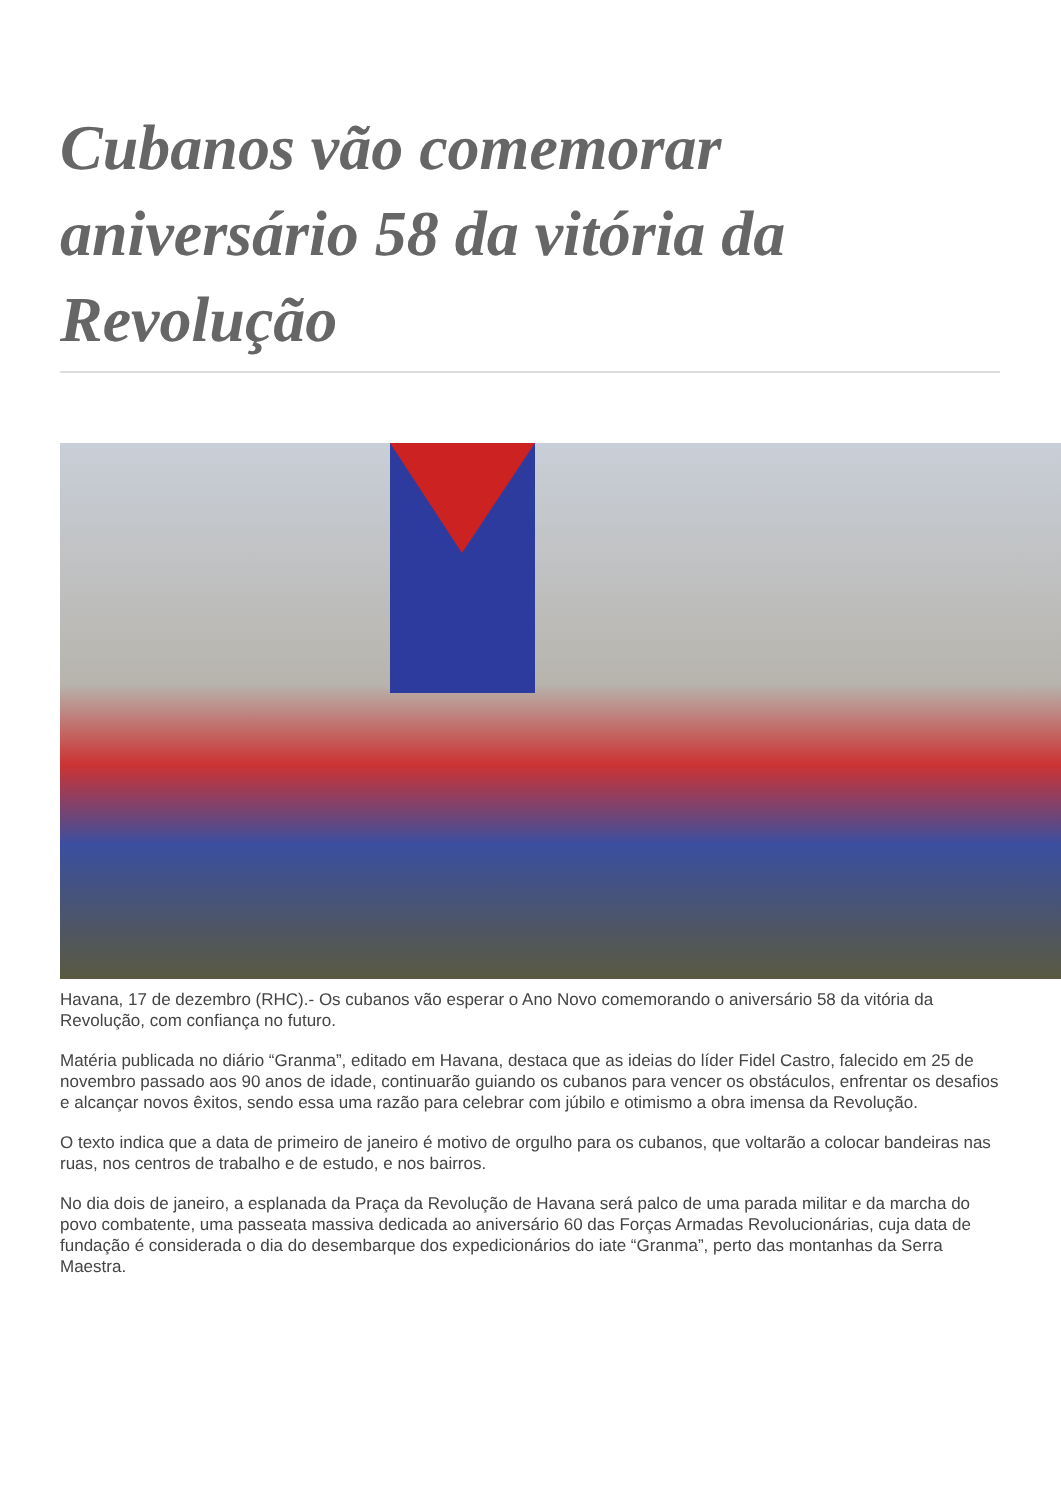Cubanos vão comemorar aniversário 58 da vitória da Revolução
Havana, 17 de dezembro (RHC).- Os cubanos vão esperar o Ano Novo comemorando o aniversário 58 da vitória da Revolução, com confiança no futuro.
Matéria publicada no diário “Granma”, editado em Havana, destaca que as ideias do líder Fidel Castro, falecido em 25 de novembro passado aos 90 anos de idade, continuarão guiando os cubanos para vencer os obstáculos, enfrentar os desafios e alcançar novos êxitos, sendo essa uma razão para celebrar com júbilo e otimismo a obra imensa da Revolução.
O texto indica que a data de primeiro de janeiro é motivo de orgulho para os cubanos, que voltarão a colocar bandeiras nas ruas, nos centros de trabalho e de estudo, e nos bairros.
No dia dois de janeiro, a esplanada da Praça da Revolução de Havana será palco de uma parada militar e da marcha do povo combatente, uma passeata massiva dedicada ao aniversário 60 das Forças Armadas Revolucionárias, cuja data de fundação é considerada o dia do desembarque dos expedicionários do iate “Granma”, perto das montanhas da Serra Maestra.